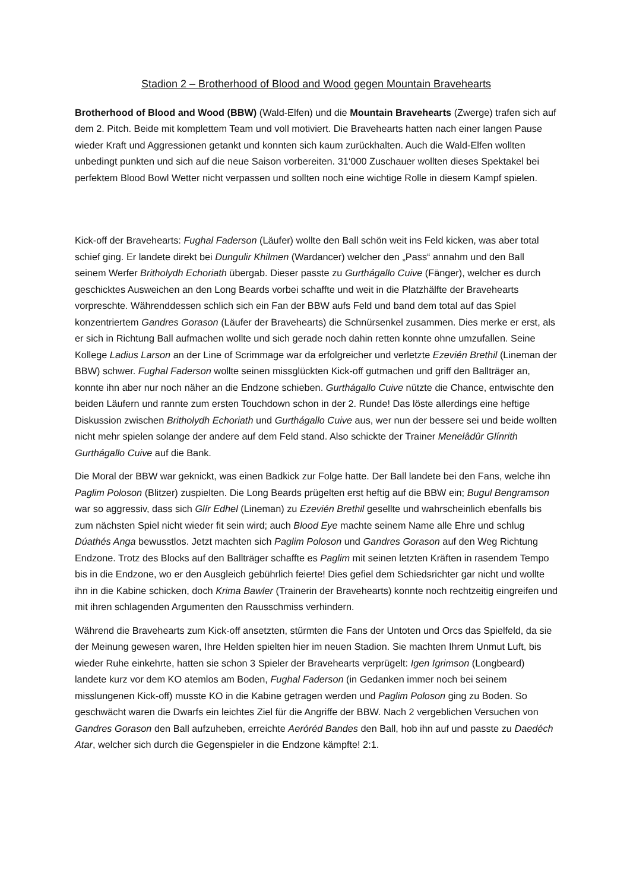Stadion 2 – Brotherhood of Blood and Wood gegen Mountain Bravehearts
Brotherhood of Blood and Wood (BBW) (Wald-Elfen) und die Mountain Bravehearts (Zwerge) trafen sich auf dem 2. Pitch. Beide mit komplettem Team und voll motiviert. Die Bravehearts hatten nach einer langen Pause wieder Kraft und Aggressionen getankt und konnten sich kaum zurückhalten. Auch die Wald-Elfen wollten unbedingt punkten und sich auf die neue Saison vorbereiten. 31‘000 Zuschauer wollten dieses Spektakel bei perfektem Blood Bowl Wetter nicht verpassen und sollten noch eine wichtige Rolle in diesem Kampf spielen.
Kick-off der Bravehearts: Fughal Faderson (Läufer) wollte den Ball schön weit ins Feld kicken, was aber total schief ging. Er landete direkt bei Dungulir Khilmen (Wardancer) welcher den „Pass“ annahm und den Ball seinem Werfer Britholydh Echoriath übergab. Dieser passte zu Gurthágallo Cuive (Fänger), welcher es durch geschicktes Ausweichen an den Long Beards vorbei schaffte und weit in die Platzhälfte der Bravehearts vorpreschte. Währenddessen schlich sich ein Fan der BBW aufs Feld und band dem total auf das Spiel konzentriertem Gandres Gorason (Läufer der Bravehearts) die Schnürsenkel zusammen. Dies merke er erst, als er sich in Richtung Ball aufmachen wollte und sich gerade noch dahin retten konnte ohne umzufallen. Seine Kollege Ladius Larson an der Line of Scrimmage war da erfolgreicher und verletzte Ezevién Brethil (Lineman der BBW) schwer. Fughal Faderson wollte seinen missglückten Kick-off gutmachen und griff den Ballträger an, konnte ihn aber nur noch näher an die Endzone schieben. Gurthágallo Cuive nützte die Chance, entwischte den beiden Läufern und rannte zum ersten Touchdown schon in der 2. Runde! Das löste allerdings eine heftige Diskussion zwischen Britholydh Echoriath und Gurthágallo Cuive aus, wer nun der bessere sei und beide wollten nicht mehr spielen solange der andere auf dem Feld stand. Also schickte der Trainer Menelâdûr Glínrith Gurthágallo Cuive auf die Bank.
Die Moral der BBW war geknickt, was einen Badkick zur Folge hatte. Der Ball landete bei den Fans, welche ihn Paglim Poloson (Blitzer) zuspielten. Die Long Beards prügelten erst heftig auf die BBW ein; Bugul Bengramson war so aggressiv, dass sich Glír Edhel (Lineman) zu Ezevién Brethil gesellte und wahrscheinlich ebenfalls bis zum nächsten Spiel nicht wieder fit sein wird; auch Blood Eye machte seinem Name alle Ehre und schlug Dúathés Anga bewusstlos. Jetzt machten sich Paglim Poloson und Gandres Gorason auf den Weg Richtung Endzone. Trotz des Blocks auf den Ballträger schaffte es Paglim mit seinen letzten Kräften in rasendem Tempo bis in die Endzone, wo er den Ausgleich gebührlich feierte! Dies gefiel dem Schiedsrichter gar nicht und wollte ihn in die Kabine schicken, doch Krima Bawler (Trainerin der Bravehearts) konnte noch rechtzeitig eingreifen und mit ihren schlagenden Argumenten den Rausschmiss verhindern.
Während die Bravehearts zum Kick-off ansetzten, stürmten die Fans der Untoten und Orcs das Spielfeld, da sie der Meinung gewesen waren, Ihre Helden spielten hier im neuen Stadion. Sie machten Ihrem Unmut Luft, bis wieder Ruhe einkehrte, hatten sie schon 3 Spieler der Bravehearts verprügelt: Igen Igrimson (Longbeard) landete kurz vor dem KO atemlos am Boden, Fughal Faderson (in Gedanken immer noch bei seinem misslungenen Kick-off) musste KO in die Kabine getragen werden und Paglim Poloson ging zu Boden. So geschwächt waren die Dwarfs ein leichtes Ziel für die Angriffe der BBW. Nach 2 vergeblichen Versuchen von Gandres Gorason den Ball aufzuheben, erreichte Aeróréd Bandes den Ball, hob ihn auf und passte zu Daedéch Atar, welcher sich durch die Gegenspieler in die Endzone kämpfte! 2:1.